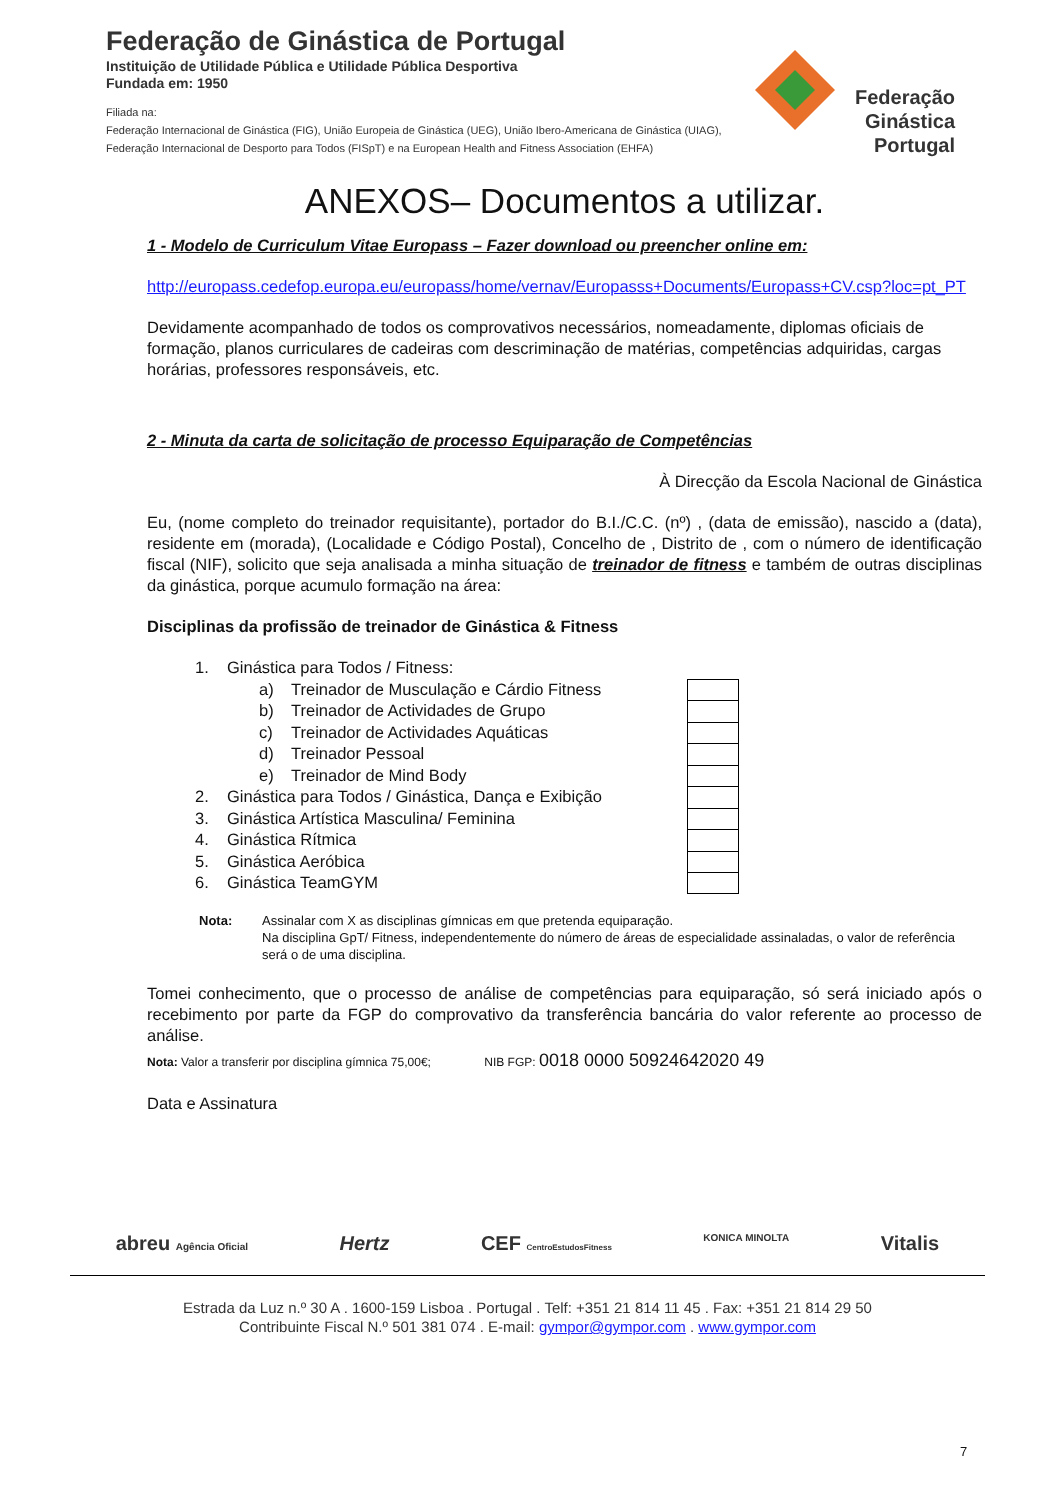Federação de Ginástica de Portugal
Instituição de Utilidade Pública e Utilidade Pública Desportiva
Fundada em: 1950
Filiada na:
Federação Internacional de Ginástica (FIG), União Europeia de Ginástica (UEG), União Ibero-Americana de Ginástica (UIAG), Federação Internacional de Desporto para Todos (FISpT) e na European Health and Fitness Association (EHFA)
Federação
Ginástica
Portugal
ANEXOS– Documentos a utilizar.
1 - Modelo de Curriculum Vitae Europass – Fazer download ou preencher online em:
http://europass.cedefop.europa.eu/europass/home/vernav/Europasss+Documents/Europass+CV.csp?loc=pt_PT
Devidamente acompanhado de todos os comprovativos necessários, nomeadamente, diplomas oficiais de formação, planos curriculares de cadeiras com descriminação de matérias, competências adquiridas, cargas horárias, professores responsáveis, etc.
2 - Minuta da carta de solicitação de processo Equiparação de Competências
À Direcção da Escola Nacional de Ginástica
Eu, (nome completo do treinador requisitante), portador do B.I./C.C. (nº) , (data de emissão), nascido a (data), residente em (morada), (Localidade e Código Postal), Concelho de , Distrito de , com o número de identificação fiscal (NIF), solicito que seja analisada a minha situação de treinador de fitness e também de outras disciplinas da ginástica, porque acumulo formação na área:
Disciplinas da profissão de treinador de Ginástica & Fitness
1. Ginástica para Todos / Fitness:
a) Treinador de Musculação e Cárdio Fitness
b) Treinador de Actividades de Grupo
c) Treinador de Actividades Aquáticas
d) Treinador Pessoal
e) Treinador de Mind Body
2. Ginástica para Todos / Ginástica, Dança e Exibição
3. Ginástica Artística Masculina/ Feminina
4. Ginástica Rítmica
5. Ginástica Aeróbica
6. Ginástica TeamGYM
Nota: Assinalar com X as disciplinas gímnicas em que pretenda equiparação.
Na disciplina GpT/ Fitness, independentemente do número de áreas de especialidade assinaladas, o valor de referência será o de uma disciplina.
Tomei conhecimento, que o processo de análise de competências para equiparação, só será iniciado após o recebimento por parte da FGP do comprovativo da transferência bancária do valor referente ao processo de análise.
Nota: Valor a transferir por disciplina gímnica 75,00€; NIB FGP: 0018 0000 50924642020 49
Data e Assinatura
abreu Agência Oficial Hertz CEF CentroEstudosFitness KONICA MINOLTA Vitalis
Estrada da Luz n.º 30 A . 1600-159 Lisboa . Portugal . Telf: +351 21 814 11 45 . Fax: +351 21 814 29 50
Contribuinte Fiscal N.º 501 381 074 . E-mail: gympor@gympor.com . www.gympor.com
7